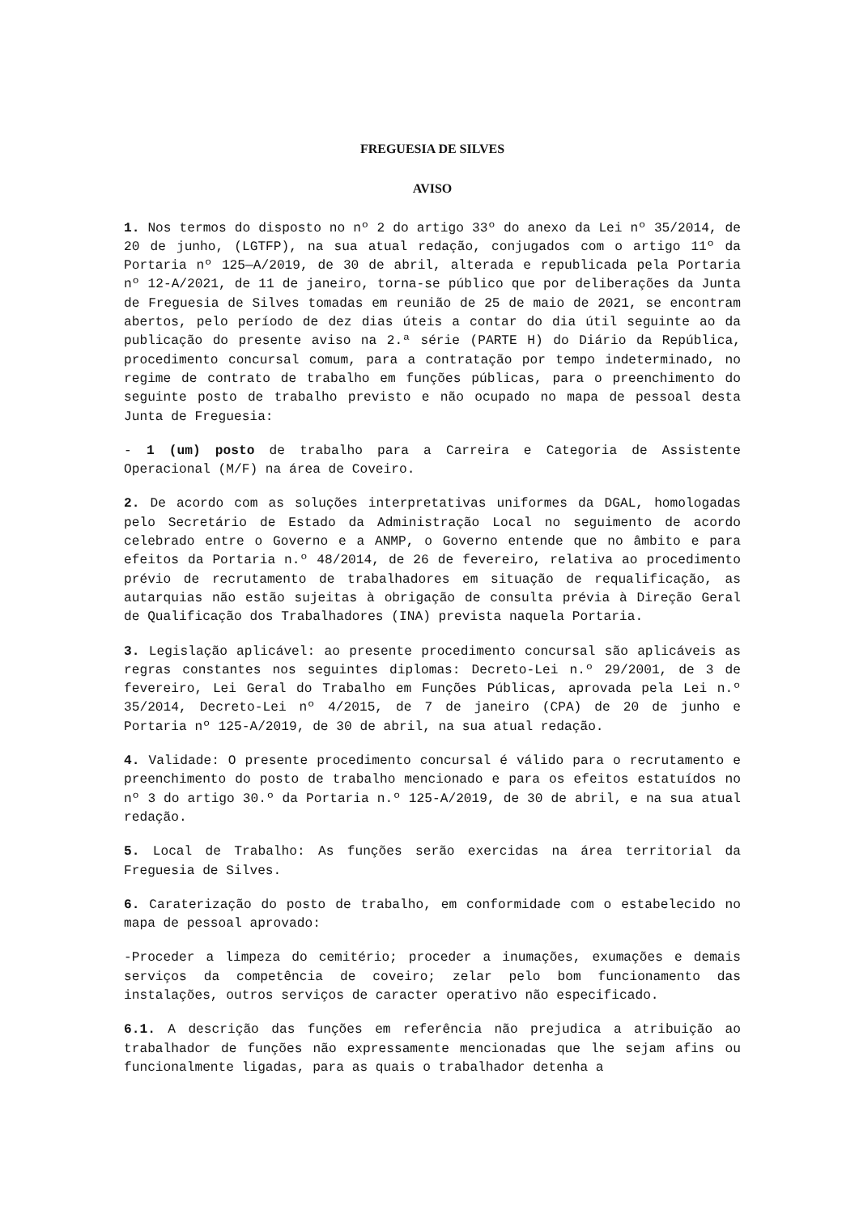FREGUESIA DE SILVES
AVISO
1. Nos termos do disposto no nº 2 do artigo 33º do anexo da Lei nº 35/2014, de 20 de junho, (LGTFP), na sua atual redação, conjugados com o artigo 11º da Portaria nº 125—A/2019, de 30 de abril, alterada e republicada pela Portaria nº 12-A/2021, de 11 de janeiro, torna-se público que por deliberações da Junta de Freguesia de Silves tomadas em reunião de 25 de maio de 2021, se encontram abertos, pelo período de dez dias úteis a contar do dia útil seguinte ao da publicação do presente aviso na 2.ª série (PARTE H) do Diário da República, procedimento concursal comum, para a contratação por tempo indeterminado, no regime de contrato de trabalho em funções públicas, para o preenchimento do seguinte posto de trabalho previsto e não ocupado no mapa de pessoal desta Junta de Freguesia:
- 1 (um) posto de trabalho para a Carreira e Categoria de Assistente Operacional (M/F) na área de Coveiro.
2. De acordo com as soluções interpretativas uniformes da DGAL, homologadas pelo Secretário de Estado da Administração Local no seguimento de acordo celebrado entre o Governo e a ANMP, o Governo entende que no âmbito e para efeitos da Portaria n.º 48/2014, de 26 de fevereiro, relativa ao procedimento prévio de recrutamento de trabalhadores em situação de requalificação, as autarquias não estão sujeitas à obrigação de consulta prévia à Direção Geral de Qualificação dos Trabalhadores (INA) prevista naquela Portaria.
3. Legislação aplicável: ao presente procedimento concursal são aplicáveis as regras constantes nos seguintes diplomas: Decreto-Lei n.º 29/2001, de 3 de fevereiro, Lei Geral do Trabalho em Funções Públicas, aprovada pela Lei n.º 35/2014, Decreto-Lei nº 4/2015, de 7 de janeiro (CPA) de 20 de junho e Portaria nº 125-A/2019, de 30 de abril, na sua atual redação.
4. Validade: O presente procedimento concursal é válido para o recrutamento e preenchimento do posto de trabalho mencionado e para os efeitos estatuídos no nº 3 do artigo 30.º da Portaria n.º 125-A/2019, de 30 de abril, e na sua atual redação.
5. Local de Trabalho: As funções serão exercidas na área territorial da Freguesia de Silves.
6. Caraterização do posto de trabalho, em conformidade com o estabelecido no mapa de pessoal aprovado:
-Proceder a limpeza do cemitério; proceder a inumações, exumações e demais serviços da competência de coveiro; zelar pelo bom funcionamento das instalações, outros serviços de caracter operativo não especificado.
6.1. A descrição das funções em referência não prejudica a atribuição ao trabalhador de funções não expressamente mencionadas que lhe sejam afins ou funcionalmente ligadas, para as quais o trabalhador detenha a